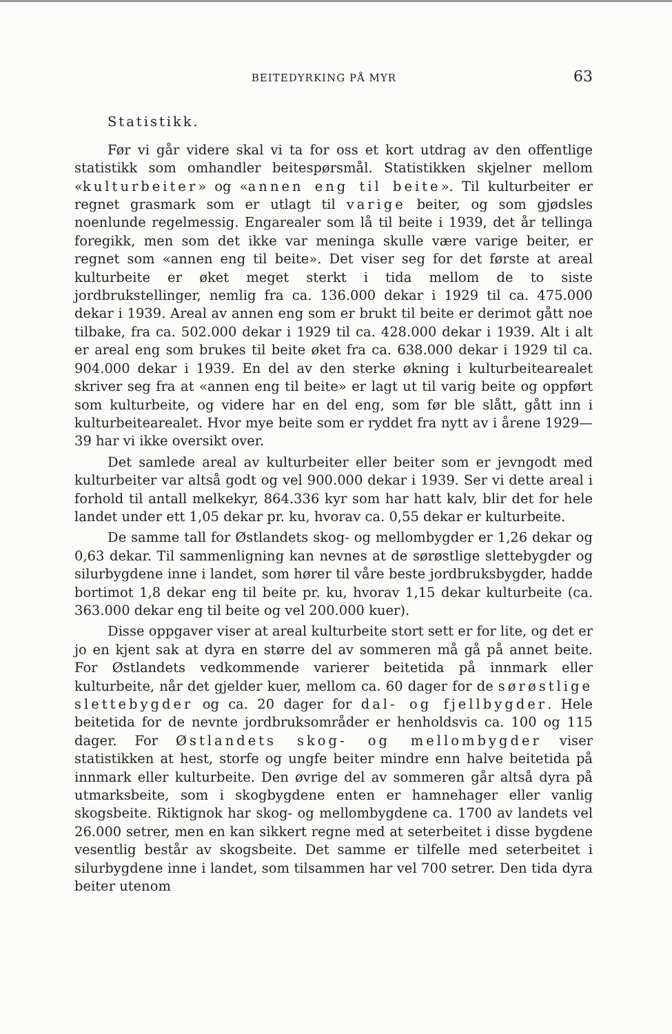BEITEDYRKING PÅ MYR 63
Statistikk.
Før vi går videre skal vi ta for oss et kort utdrag av den offentlige statistikk som omhandler beitespørsmål. Statistikken skjelner mellom «kulturbeiter» og «annen eng til beite». Til kulturbeiter er regnet grasmark som er utlagt til varige beiter, og som gjødsles noenlunde regelmessig. Engarealer som lå til beite i 1939, det år tellinga foregikk, men som det ikke var meninga skulle være varige beiter, er regnet som «annen eng til beite». Det viser seg for det første at areal kulturbeite er øket meget sterkt i tida mellom de to siste jordbrukstellinger, nemlig fra ca. 136.000 dekar i 1929 til ca. 475.000 dekar i 1939. Areal av annen eng som er brukt til beite er derimot gått noe tilbake, fra ca. 502.000 dekar i 1929 til ca. 428.000 dekar i 1939. Alt i alt er areal eng som brukes til beite øket fra ca. 638.000 dekar i 1929 til ca. 904.000 dekar i 1939. En del av den sterke økning i kulturbeitearealet skriver seg fra at «annen eng til beite» er lagt ut til varig beite og oppført som kulturbeite, og videre har en del eng, som før ble slått, gått inn i kulturbeitearealet. Hvor mye beite som er ryddet fra nytt av i årene 1929—39 har vi ikke oversikt over.
Det samlede areal av kulturbeiter eller beiter som er jevngodt med kulturbeiter var altså godt og vel 900.000 dekar i 1939. Ser vi dette areal i forhold til antall melkekyr, 864.336 kyr som har hatt kalv, blir det for hele landet under ett 1,05 dekar pr. ku, hvorav ca. 0,55 dekar er kulturbeite.
De samme tall for Østlandets skog- og mellombygder er 1,26 dekar og 0,63 dekar. Til sammenligning kan nevnes at de sørøstlige slettebygder og silurbygdene inne i landet, som hører til våre beste jordbruksbygder, hadde bortimot 1,8 dekar eng til beite pr. ku, hvorav 1,15 dekar kulturbeite (ca. 363.000 dekar eng til beite og vel 200.000 kuer).
Disse oppgaver viser at areal kulturbeite stort sett er for lite, og det er jo en kjent sak at dyra en større del av sommeren må gå på annet beite. For Østlandets vedkommende varierer beitetida på innmark eller kulturbeite, når det gjelder kuer, mellom ca. 60 dager for de sørøstlige slettebygder og ca. 20 dager for dal- og fjellbygder. Hele beitetida for de nevnte jordbruksområder er henholdsvis ca. 100 og 115 dager. For Østlandets skog- og mellombygder viser statistikken at hest, storfe og ungfe beiter mindre enn halve beitetida på innmark eller kulturbeite. Den øvrige del av sommeren går altså dyra på utmarksbeite, som i skogbygdene enten er hamnehager eller vanlig skogsbeite. Riktignok har skog- og mellombygdene ca. 1700 av landets vel 26.000 setrer, men en kan sikkert regne med at seterbeitet i disse bygdene vesentlig består av skogsbeite. Det samme er tilfelle med seterbeitet i silurbygdene inne i landet, som tilsammen har vel 700 setrer. Den tida dyra beiter utenom